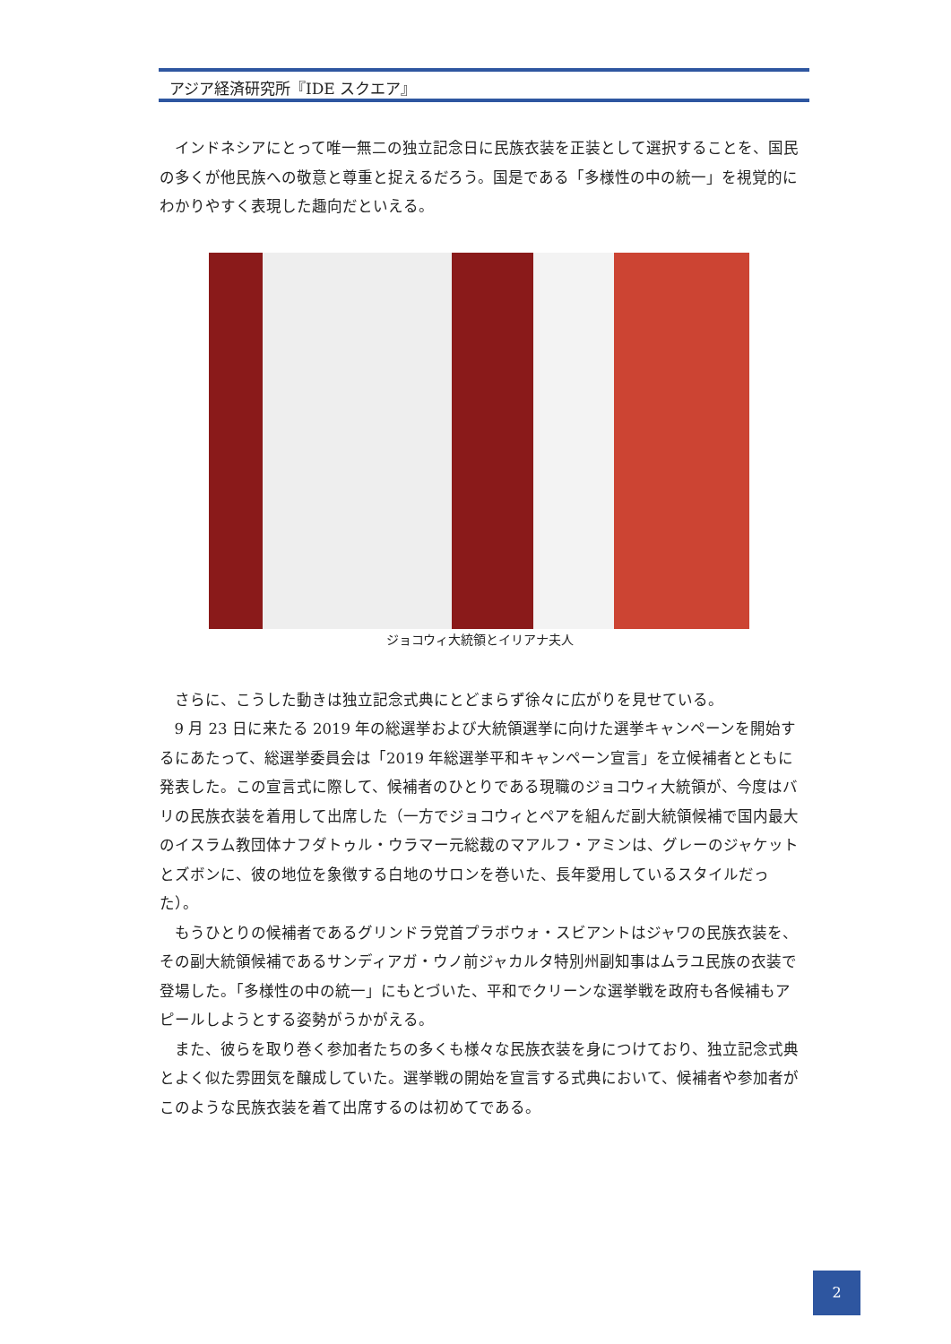アジア経済研究所『IDE スクエア』
インドネシアにとって唯一無二の独立記念日に民族衣装を正装として選択することを、国民の多くが他民族への敬意と尊重と捉えるだろう。国是である「多様性の中の統一」を視覚的にわかりやすく表現した趣向だといえる。
ジョコウィ大統領とイリアナ夫人
さらに、こうした動きは独立記念式典にとどまらず徐々に広がりを見せている。
9 月 23 日に来たる 2019 年の総選挙および大統領選挙に向けた選挙キャンペーンを開始するにあたって、総選挙委員会は「2019 年総選挙平和キャンペーン宣言」を立候補者とともに発表した。この宣言式に際して、候補者のひとりである現職のジョコウィ大統領が、今度はバリの民族衣装を着用して出席した（一方でジョコウィとペアを組んだ副大統領候補で国内最大のイスラム教団体ナフダトゥル・ウラマー元総裁のマアルフ・アミンは、グレーのジャケットとズボンに、彼の地位を象徴する白地のサロンを巻いた、長年愛用しているスタイルだった）。
もうひとりの候補者であるグリンドラ党首プラボウォ・スビアントはジャワの民族衣装を、その副大統領候補であるサンディアガ・ウノ前ジャカルタ特別州副知事はムラユ民族の衣装で登場した。「多様性の中の統一」にもとづいた、平和でクリーンな選挙戦を政府も各候補もアピールしようとする姿勢がうかがえる。
また、彼らを取り巻く参加者たちの多くも様々な民族衣装を身につけており、独立記念式典とよく似た雰囲気を醸成していた。選挙戦の開始を宣言する式典において、候補者や参加者がこのような民族衣装を着て出席するのは初めてである。
2